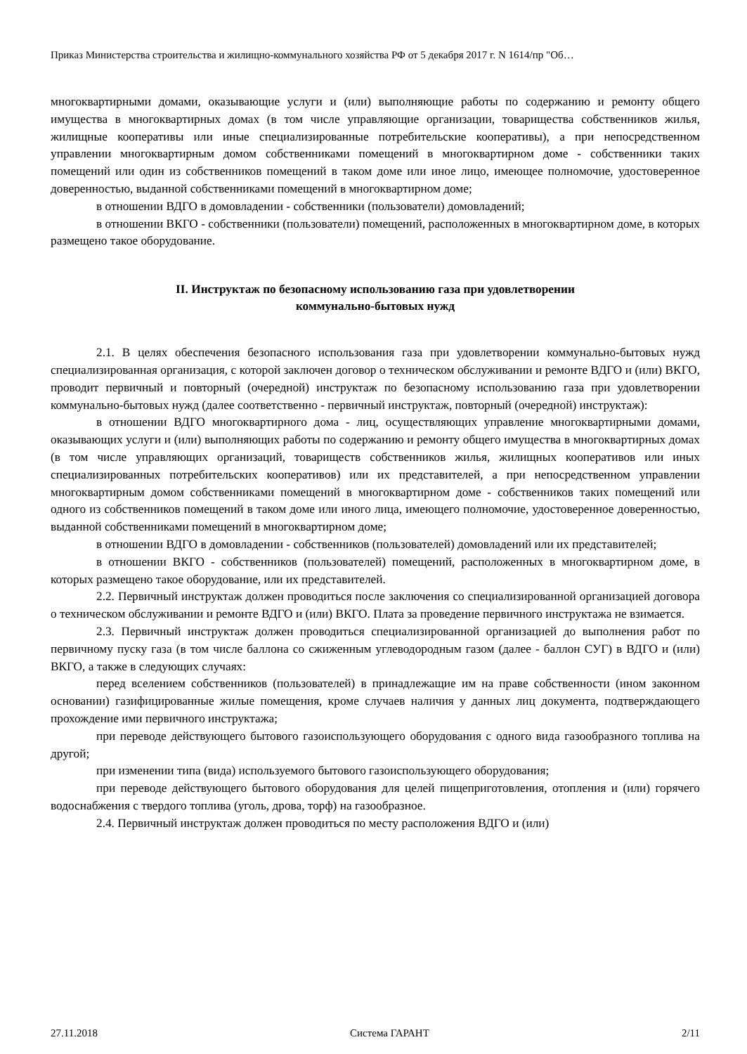Приказ Министерства строительства и жилищно-коммунального хозяйства РФ от 5 декабря 2017 г. N 1614/пр "Об…
многоквартирными домами, оказывающие услуги и (или) выполняющие работы по содержанию и ремонту общего имущества в многоквартирных домах (в том числе управляющие организации, товарищества собственников жилья, жилищные кооперативы или иные специализированные потребительские кооперативы), а при непосредственном управлении многоквартирным домом собственниками помещений в многоквартирном доме - собственники таких помещений или один из собственников помещений в таком доме или иное лицо, имеющее полномочие, удостоверенное доверенностью, выданной собственниками помещений в многоквартирном доме;
в отношении ВДГО в домовладении - собственники (пользователи) домовладений;
в отношении ВКГО - собственники (пользователи) помещений, расположенных в многоквартирном доме, в которых размещено такое оборудование.
II. Инструктаж по безопасному использованию газа при удовлетворении
коммунально-бытовых нужд
2.1. В целях обеспечения безопасного использования газа при удовлетворении коммунально-бытовых нужд специализированная организация, с которой заключен договор о техническом обслуживании и ремонте ВДГО и (или) ВКГО, проводит первичный и повторный (очередной) инструктаж по безопасному использованию газа при удовлетворении коммунально-бытовых нужд (далее соответственно - первичный инструктаж, повторный (очередной) инструктаж):
в отношении ВДГО многоквартирного дома - лиц, осуществляющих управление многоквартирными домами, оказывающих услуги и (или) выполняющих работы по содержанию и ремонту общего имущества в многоквартирных домах (в том числе управляющих организаций, товариществ собственников жилья, жилищных кооперативов или иных специализированных потребительских кооперативов) или их представителей, а при непосредственном управлении многоквартирным домом собственниками помещений в многоквартирном доме - собственников таких помещений или одного из собственников помещений в таком доме или иного лица, имеющего полномочие, удостоверенное доверенностью, выданной собственниками помещений в многоквартирном доме;
в отношении ВДГО в домовладении - собственников (пользователей) домовладений или их представителей;
в отношении ВКГО - собственников (пользователей) помещений, расположенных в многоквартирном доме, в которых размещено такое оборудование, или их представителей.
2.2. Первичный инструктаж должен проводиться после заключения со специализированной организацией договора о техническом обслуживании и ремонте ВДГО и (или) ВКГО. Плата за проведение первичного инструктажа не взимается.
2.3. Первичный инструктаж должен проводиться специализированной организацией до выполнения работ по первичному пуску газа (в том числе баллона со сжиженным углеводородным газом (далее - баллон СУГ) в ВДГО и (или) ВКГО, а также в следующих случаях:
перед вселением собственников (пользователей) в принадлежащие им на праве собственности (ином законном основании) газифицированные жилые помещения, кроме случаев наличия у данных лиц документа, подтверждающего прохождение ими первичного инструктажа;
при переводе действующего бытового газоиспользующего оборудования с одного вида газообразного топлива на другой;
при изменении типа (вида) используемого бытового газоиспользующего оборудования;
при переводе действующего бытового оборудования для целей пищеприготовления, отопления и (или) горячего водоснабжения с твердого топлива (уголь, дрова, торф) на газообразное.
2.4. Первичный инструктаж должен проводиться по месту расположения ВДГО и (или)
27.11.2018 Система ГАРАНТ 2/11